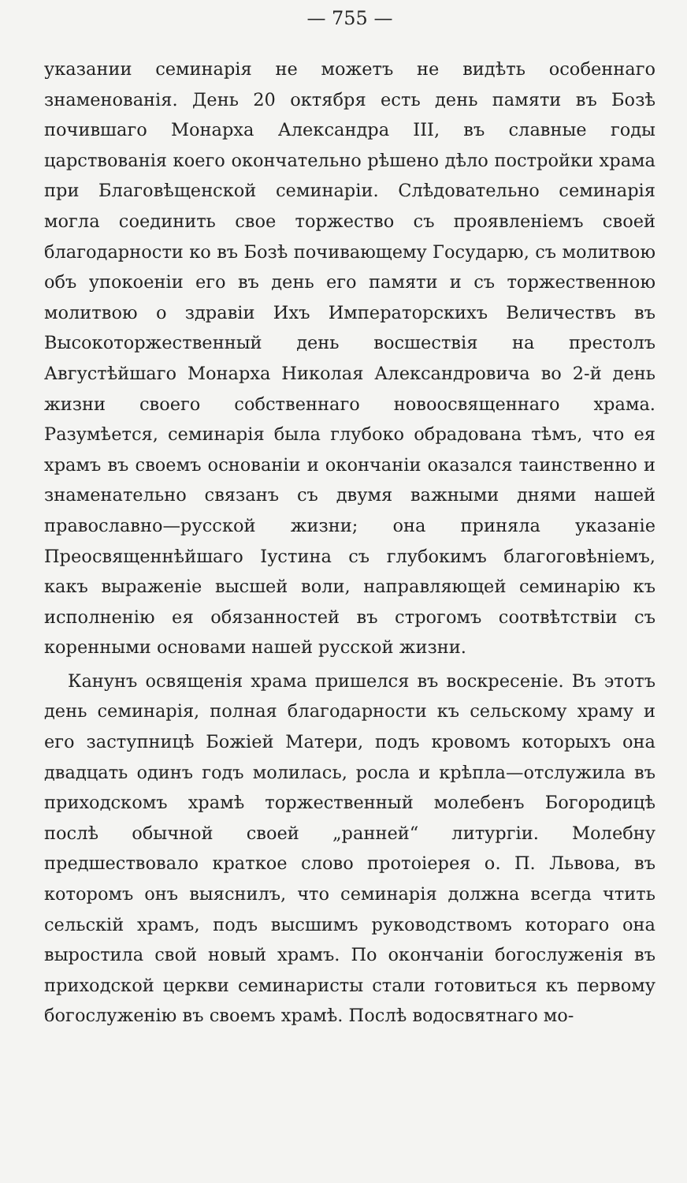— 755 —
указании семинарія не можетъ не видѣть особеннаго знаменованія. День 20 октября есть день памяти въ Бозѣ почившаго Монарха Александра III, въ славные годы царствованія коего окончательно рѣшено дѣло постройки храма при Благовѣщенской семинаріи. Слѣдовательно семинарія могла соединить свое торжество съ проявленіемъ своей благодарности ко въ Бозѣ почивающему Государю, съ молитвою объ упокоеніи его въ день его памяти и съ торжественною молитвою о здравіи Ихъ Императорскихъ Величествъ въ Высокоторжественный день восшествія на престолъ Августѣйшаго Монарха Николая Александровича во 2-й день жизни своего собственнаго новоосвященнаго храма. Разумѣется, семинарія была глубоко обрадована тѣмъ, что ея храмъ въ своемъ основаніи и окончаніи оказался таинственно и знаменательно связанъ съ двумя важными днями нашей православно—русской жизни; она приняла указаніе Преосвященнѣйшаго Іустина съ глубокимъ благоговѣніемъ, какъ выраженіе высшей воли, направляющей семинарію къ исполненію ея обязанностей въ строгомъ соотвѣтствіи съ коренными основами нашей русской жизни.
Канунъ освященія храма пришелся въ воскресеніе. Въ этотъ день семинарія, полная благодарности къ сельскому храму и его заступницѣ Божіей Матери, подъ кровомъ которыхъ она двадцать одинъ годъ молилась, росла и крѣпла—отслужила въ приходскомъ храмѣ торжественный молебенъ Богородицѣ послѣ обычной своей „ранней“ литургіи. Молебну предшествовало краткое слово протоіерея о. П. Львова, въ которомъ онъ выяснилъ, что семинарія должна всегда чтить сельскій храмъ, подъ высшимъ руководствомъ котораго она выростила свой новый храмъ. По окончаніи богослуженія въ приходской церкви семинаристы стали готовиться къ первому богослуженію въ своемъ храмѣ. Послѣ водосвятнаго мо-